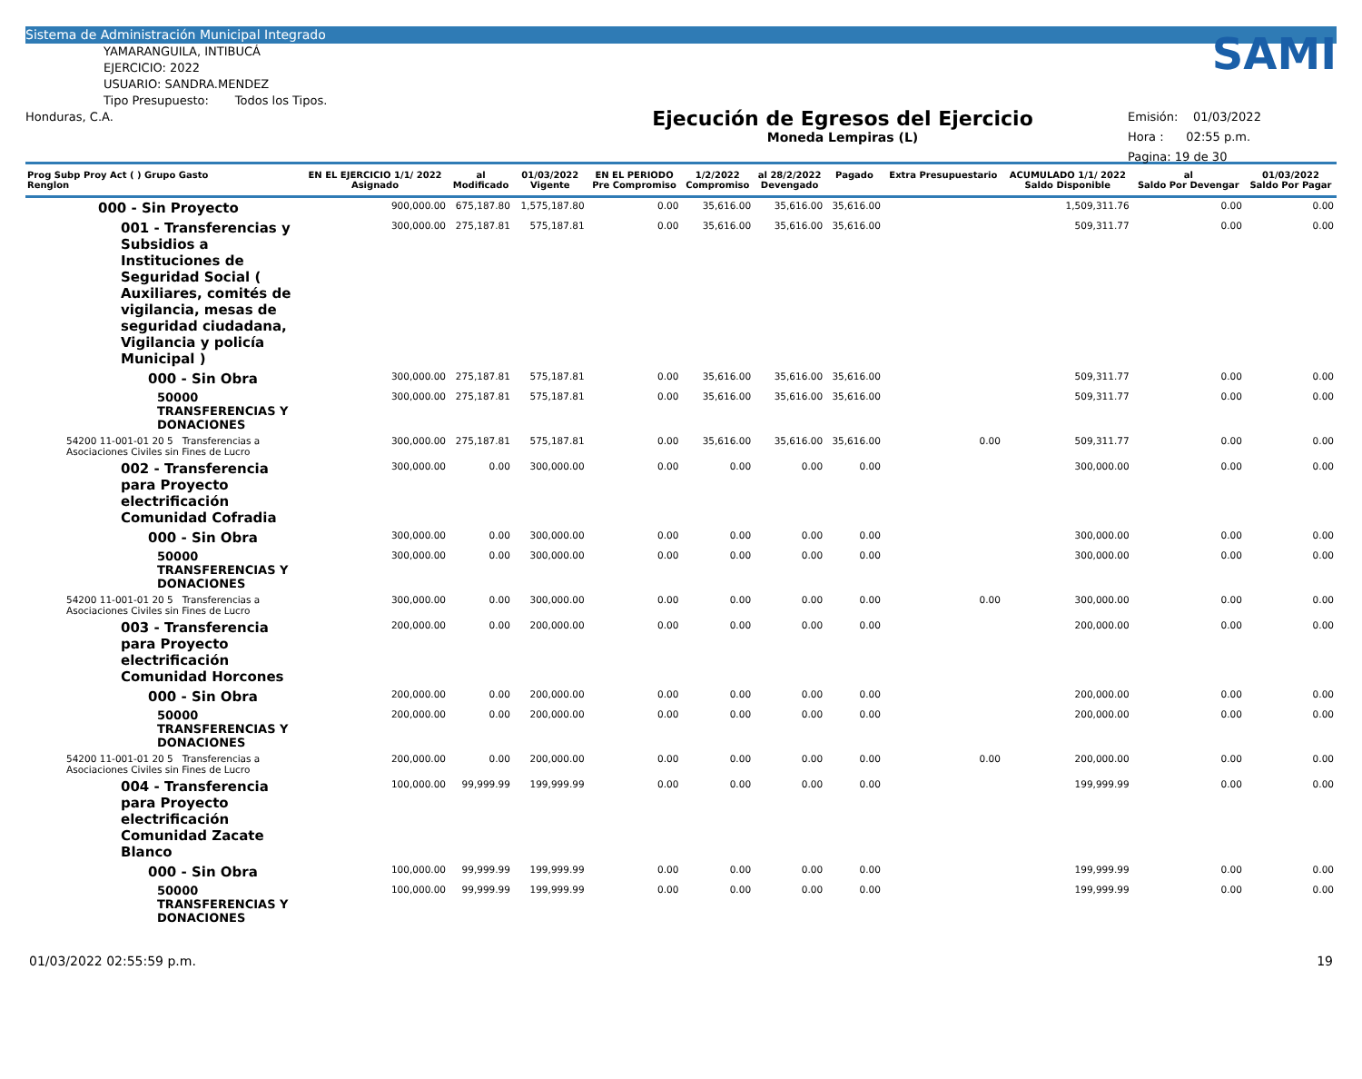Sistema de Administración Municipal Integrado
YAMARANGUILA, INTIBUCÁ
EJERCICIO: 2022
USUARIO: SANDRA.MENDEZ
Tipo Presupuesto: Todos los Tipos.
Honduras, C.A.
Ejecución de Egresos del Ejercicio
Moneda Lempiras (L)
SAMI
Emisión: 01/03/2022
Hora : 02:55 p.m.
Pagina: 19 de 30
| Prog Subp Proy Act ( ) Grupo Gasto Renglon | EN EL EJERCICIO 1/1/ 2022 Asignado | al Modificado | 01/03/2022 Vigente | EN EL PERIODO Pre Compromiso | 1/2/2022 Compromiso | al 28/2/2022 Devengado | Pagado | Extra Presupuestario | ACUMULADO 1/1/ 2022 Saldo Disponible | al Saldo Por Devengar | 01/03/2022 Saldo Por Pagar |
| --- | --- | --- | --- | --- | --- | --- | --- | --- | --- | --- | --- |
| 000 - Sin Proyecto | 900,000.00 | 675,187.80 | 1,575,187.80 | 0.00 | 35,616.00 | 35,616.00 | 35,616.00 | | 1,509,311.76 | 0.00 | 0.00 |
| 001 - Transferencias y Subsidios a Instituciones de Seguridad Social ( Auxiliares, comités de vigilancia, mesas de seguridad ciudadana, Vigilancia y policía Municipal ) | 300,000.00 | 275,187.81 | 575,187.81 | 0.00 | 35,616.00 | 35,616.00 | 35,616.00 | | 509,311.77 | 0.00 | 0.00 |
| 000 - Sin Obra | 300,000.00 | 275,187.81 | 575,187.81 | 0.00 | 35,616.00 | 35,616.00 | 35,616.00 | | 509,311.77 | 0.00 | 0.00 |
| 50000 TRANSFERENCIAS Y DONACIONES | 300,000.00 | 275,187.81 | 575,187.81 | 0.00 | 35,616.00 | 35,616.00 | 35,616.00 | | 509,311.77 | 0.00 | 0.00 |
| 54200 11-001-01 20 5 Transferencias a Asociaciones Civiles sin Fines de Lucro | 300,000.00 | 275,187.81 | 575,187.81 | 0.00 | 35,616.00 | 35,616.00 | 35,616.00 | 0.00 | 509,311.77 | 0.00 | 0.00 |
| 002 - Transferencia para Proyecto electrificación Comunidad Cofradia | 300,000.00 | 0.00 | 300,000.00 | 0.00 | 0.00 | 0.00 | 0.00 | | 300,000.00 | 0.00 | 0.00 |
| 000 - Sin Obra | 300,000.00 | 0.00 | 300,000.00 | 0.00 | 0.00 | 0.00 | 0.00 | | 300,000.00 | 0.00 | 0.00 |
| 50000 TRANSFERENCIAS Y DONACIONES | 300,000.00 | 0.00 | 300,000.00 | 0.00 | 0.00 | 0.00 | 0.00 | | 300,000.00 | 0.00 | 0.00 |
| 54200 11-001-01 20 5 Transferencias a Asociaciones Civiles sin Fines de Lucro | 300,000.00 | 0.00 | 300,000.00 | 0.00 | 0.00 | 0.00 | 0.00 | 0.00 | 300,000.00 | 0.00 | 0.00 |
| 003 - Transferencia para Proyecto electrificación Comunidad Horcones | 200,000.00 | 0.00 | 200,000.00 | 0.00 | 0.00 | 0.00 | 0.00 | | 200,000.00 | 0.00 | 0.00 |
| 000 - Sin Obra | 200,000.00 | 0.00 | 200,000.00 | 0.00 | 0.00 | 0.00 | 0.00 | | 200,000.00 | 0.00 | 0.00 |
| 50000 TRANSFERENCIAS Y DONACIONES | 200,000.00 | 0.00 | 200,000.00 | 0.00 | 0.00 | 0.00 | 0.00 | | 200,000.00 | 0.00 | 0.00 |
| 54200 11-001-01 20 5 Transferencias a Asociaciones Civiles sin Fines de Lucro | 200,000.00 | 0.00 | 200,000.00 | 0.00 | 0.00 | 0.00 | 0.00 | 0.00 | 200,000.00 | 0.00 | 0.00 |
| 004 - Transferencia para Proyecto electrificación Comunidad Zacate Blanco | 100,000.00 | 99,999.99 | 199,999.99 | 0.00 | 0.00 | 0.00 | 0.00 | | 199,999.99 | 0.00 | 0.00 |
| 000 - Sin Obra | 100,000.00 | 99,999.99 | 199,999.99 | 0.00 | 0.00 | 0.00 | 0.00 | | 199,999.99 | 0.00 | 0.00 |
| 50000 TRANSFERENCIAS Y DONACIONES | 100,000.00 | 99,999.99 | 199,999.99 | 0.00 | 0.00 | 0.00 | 0.00 | | 199,999.99 | 0.00 | 0.00 |
01/03/2022 02:55:59 p.m. 19